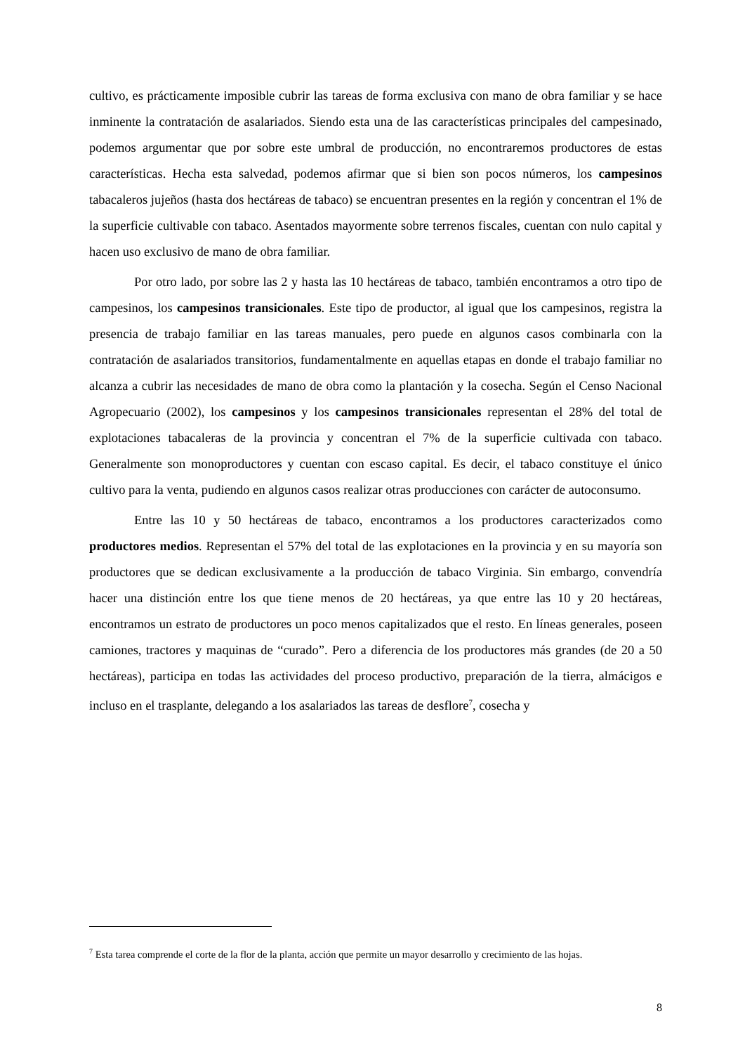cultivo, es prácticamente imposible cubrir las tareas de forma exclusiva con mano de obra familiar y se hace inminente la contratación de asalariados. Siendo esta una de las características principales del campesinado, podemos argumentar que por sobre este umbral de producción, no encontraremos productores de estas características. Hecha esta salvedad, podemos afirmar que si bien son pocos números, los campesinos tabacaleros jujeños (hasta dos hectáreas de tabaco) se encuentran presentes en la región y concentran el 1% de la superficie cultivable con tabaco. Asentados mayormente sobre terrenos fiscales, cuentan con nulo capital y hacen uso exclusivo de mano de obra familiar.
Por otro lado, por sobre las 2 y hasta las 10 hectáreas de tabaco, también encontramos a otro tipo de campesinos, los campesinos transicionales. Este tipo de productor, al igual que los campesinos, registra la presencia de trabajo familiar en las tareas manuales, pero puede en algunos casos combinarla con la contratación de asalariados transitorios, fundamentalmente en aquellas etapas en donde el trabajo familiar no alcanza a cubrir las necesidades de mano de obra como la plantación y la cosecha. Según el Censo Nacional Agropecuario (2002), los campesinos y los campesinos transicionales representan el 28% del total de explotaciones tabacaleras de la provincia y concentran el 7% de la superficie cultivada con tabaco. Generalmente son monoproductores y cuentan con escaso capital. Es decir, el tabaco constituye el único cultivo para la venta, pudiendo en algunos casos realizar otras producciones con carácter de autoconsumo.
Entre las 10 y 50 hectáreas de tabaco, encontramos a los productores caracterizados como productores medios. Representan el 57% del total de las explotaciones en la provincia y en su mayoría son productores que se dedican exclusivamente a la producción de tabaco Virginia. Sin embargo, convendría hacer una distinción entre los que tiene menos de 20 hectáreas, ya que entre las 10 y 20 hectáreas, encontramos un estrato de productores un poco menos capitalizados que el resto. En líneas generales, poseen camiones, tractores y maquinas de “curado”. Pero a diferencia de los productores más grandes (de 20 a 50 hectáreas), participa en todas las actividades del proceso productivo, preparación de la tierra, almácigos e incluso en el trasplante, delegando a los asalariados las tareas de desflore<sup>7</sup>, cosecha y
<sup>7</sup> Esta tarea comprende el corte de la flor de la planta, acción que permite un mayor desarrollo y crecimiento de las hojas.
8